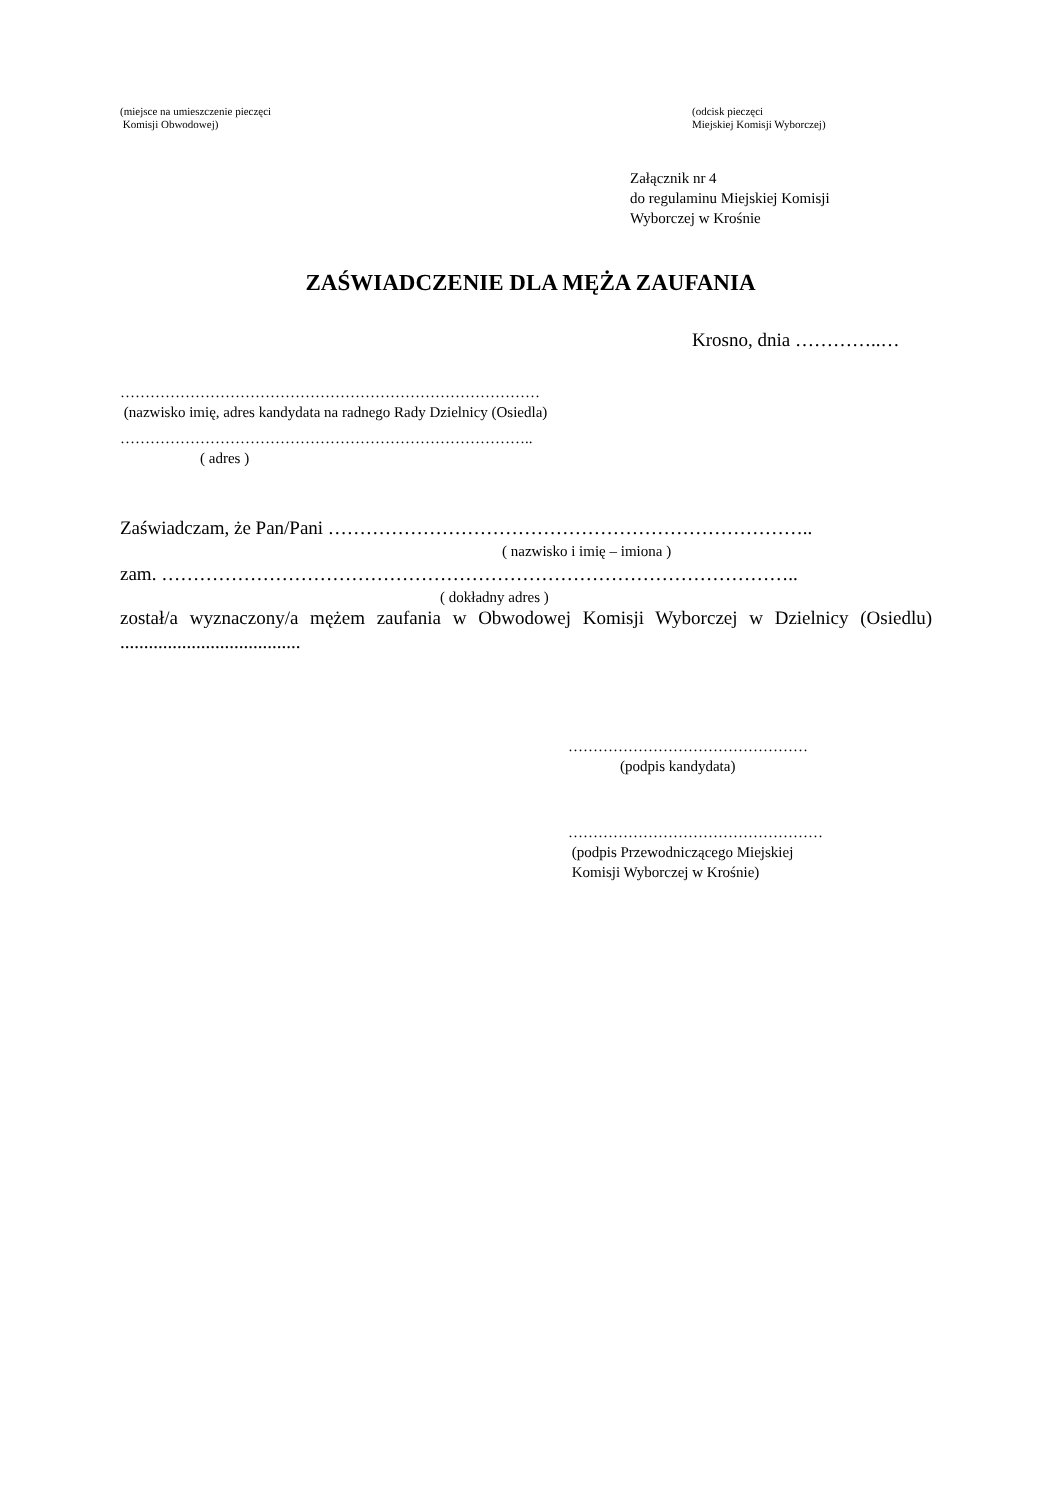(miejsce na umieszczenie pieczęci
Komisji Obwodowej)
(odcisk pieczęci
Miejskiej Komisji Wyborczej)
Załącznik nr 4
do regulaminu Miejskiej Komisji
Wyborczej w Krośnie
ZAŚWIADCZENIE DLA MĘŻA ZAUFANIA
Krosno, dnia …………..…
…………………………………………………………………………
(nazwisko imię, adres kandydata na radnego Rady Dzielnicy (Osiedla)
………………………………………………………………………..
( adres )
Zaświadczam, że Pan/Pani …………………………………………………………………..
( nazwisko i imię – imiona )
zam. ………………………………………………………………………………………..
( dokładny adres )
został/a wyznaczony/a mężem zaufania w Obwodowej Komisji Wyborczej w Dzielnicy (Osiedlu) ......................................
…………………………………………
(podpis kandydata)
……………………………………………
(podpis Przewodniczącego Miejskiej
Komisji Wyborczej w Krośnie)